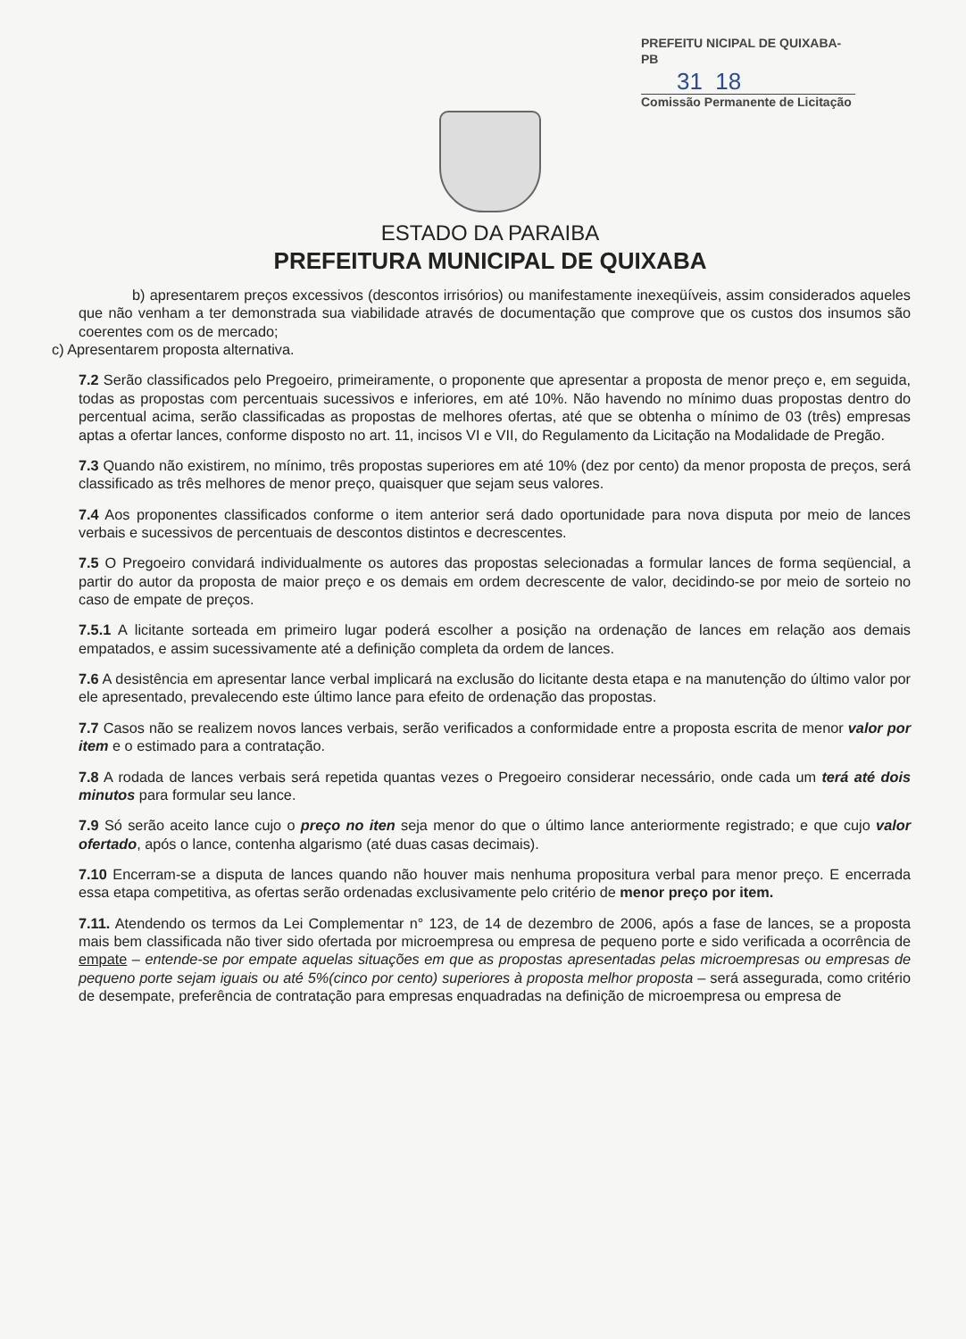PREFEITU NICIPAL DE QUIXABA-PB
31 18
Comissão Permanente de Licitação
ESTADO DA PARAIBA
PREFEITURA MUNICIPAL DE QUIXABA
b) apresentarem preços excessivos (descontos irrisórios) ou manifestamente inexeqüíveis, assim considerados aqueles que não venham a ter demonstrada sua viabilidade através de documentação que comprove que os custos dos insumos são coerentes com os de mercado;
c) Apresentarem proposta alternativa.
7.2 Serão classificados pelo Pregoeiro, primeiramente, o proponente que apresentar a proposta de menor preço e, em seguida, todas as propostas com percentuais sucessivos e inferiores, em até 10%. Não havendo no mínimo duas propostas dentro do percentual acima, serão classificadas as propostas de melhores ofertas, até que se obtenha o mínimo de 03 (três) empresas aptas a ofertar lances, conforme disposto no art. 11, incisos VI e VII, do Regulamento da Licitação na Modalidade de Pregão.
7.3 Quando não existirem, no mínimo, três propostas superiores em até 10% (dez por cento) da menor proposta de preços, será classificado as três melhores de menor preço, quaisquer que sejam seus valores.
7.4 Aos proponentes classificados conforme o item anterior será dado oportunidade para nova disputa por meio de lances verbais e sucessivos de percentuais de descontos distintos e decrescentes.
7.5 O Pregoeiro convidará individualmente os autores das propostas selecionadas a formular lances de forma seqüencial, a partir do autor da proposta de maior preço e os demais em ordem decrescente de valor, decidindo-se por meio de sorteio no caso de empate de preços.
7.5.1 A licitante sorteada em primeiro lugar poderá escolher a posição na ordenação de lances em relação aos demais empatados, e assim sucessivamente até a definição completa da ordem de lances.
7.6 A desistência em apresentar lance verbal implicará na exclusão do licitante desta etapa e na manutenção do último valor por ele apresentado, prevalecendo este último lance para efeito de ordenação das propostas.
7.7 Casos não se realizem novos lances verbais, serão verificados a conformidade entre a proposta escrita de menor valor por item e o estimado para a contratação.
7.8 A rodada de lances verbais será repetida quantas vezes o Pregoeiro considerar necessário, onde cada um terá até dois minutos para formular seu lance.
7.9 Só serão aceito lance cujo o preço no iten seja menor do que o último lance anteriormente registrado; e que cujo valor ofertado, após o lance, contenha algarismo (até duas casas decimais).
7.10 Encerram-se a disputa de lances quando não houver mais nenhuma propositura verbal para menor preço. E encerrada essa etapa competitiva, as ofertas serão ordenadas exclusivamente pelo critério de menor preço por item.
7.11. Atendendo os termos da Lei Complementar n° 123, de 14 de dezembro de 2006, após a fase de lances, se a proposta mais bem classificada não tiver sido ofertada por microempresa ou empresa de pequeno porte e sido verificada a ocorrência de empate – entende-se por empate aquelas situações em que as propostas apresentadas pelas microempresas ou empresas de pequeno porte sejam iguais ou até 5%(cinco por cento) superiores à proposta melhor proposta – será assegurada, como critério de desempate, preferência de contratação para empresas enquadradas na definição de microempresa ou empresa de